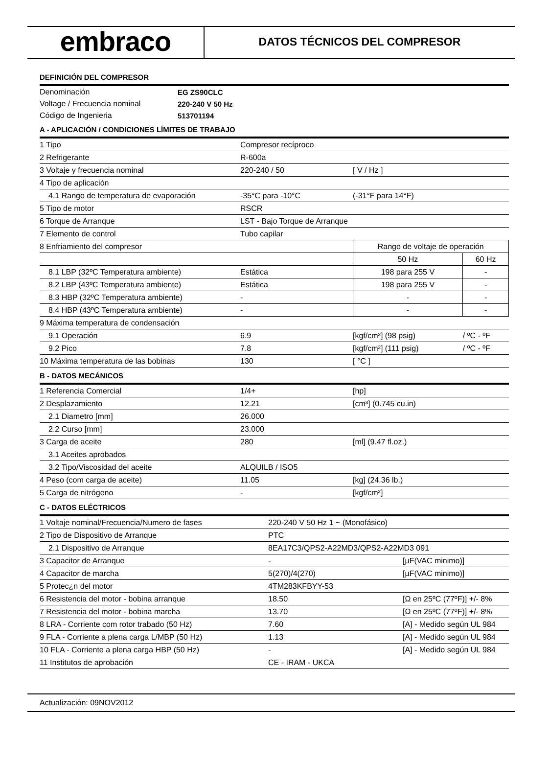embraco
DATOS TÉCNICOS DEL COMPRESOR
DEFINICIÓN DEL COMPRESOR
| Denominación | EG ZS90CLC |
| Voltage / Frecuencia nominal | 220-240 V 50 Hz |
| Código de Ingenieria | 513701194 |
A - APLICACIÓN / CONDICIONES LÍMITES DE TRABAJO
| 1 Tipo | Compresor recíproco | | |
| 2 Refrigerante | R-600a | | |
| 3 Voltaje y frecuencia nominal | 220-240 / 50 | [ V / Hz ] | |
| 4 Tipo de aplicación | | | |
| 4.1 Rango de temperatura de evaporación | -35°C para -10°C | (-31°F para 14°F) | |
| 5 Tipo de motor | RSCR | | |
| 6 Torque de Arranque | LST - Bajo Torque de Arranque | | |
| 7 Elemento de control | Tubo capilar | | |
| 8 Enfriamiento del compresor | | Rango de voltaje de operación | |
| | | 50 Hz | 60 Hz |
| 8.1 LBP (32ºC Temperatura ambiente) | Estática | 198 para 255 V | - |
| 8.2 LBP (43ºC Temperatura ambiente) | Estática | 198 para 255 V | - |
| 8.3 HBP (32ºC Temperatura ambiente) | - | - | - |
| 8.4 HBP (43ºC Temperatura ambiente) | - | - | - |
| 9 Máxima temperatura de condensación | | | |
| 9.1 Operación | 6.9 | [kgf/cm²] (98 psig) | / ºC - ºF |
| 9.2 Pico | 7.8 | [kgf/cm²] (111 psig) | / ºC - ºF |
| 10 Máxima temperatura de las bobinas | 130 | [ °C ] | |
B - DATOS MECÁNICOS
| 1 Referencia Comercial | 1/4+ | [hp] |
| 2 Desplazamiento | 12.21 | [cm³] (0.745 cu.in) |
| 2.1 Diametro [mm] | 26.000 | |
| 2.2 Curso [mm] | 23.000 | |
| 3 Carga de aceite | 280 | [ml] (9.47 fl.oz.) |
| 3.1 Aceites aprobados | | |
| 3.2 Tipo/Viscosidad del aceite | ALQUILB / ISO5 | |
| 4 Peso (com carga de aceite) | 11.05 | [kg] (24.36 lb.) |
| 5 Carga de nitrógeno | - | [kgf/cm²] |
C - DATOS ELÉCTRICOS
| 1 Voltaje nominal/Frecuencia/Numero de fases | 220-240 V 50 Hz 1 ~ (Monofásico) | |
| 2 Tipo de Dispositivo de Arranque | PTC | |
| 2.1 Dispositivo de Arranque | 8EA17C3/QPS2-A22MD3/QPS2-A22MD3 091 | |
| 3 Capacitor de Arranque | - | [µF(VAC minimo)] |
| 4 Capacitor de marcha | 5(270)/4(270) | [µF(VAC minimo)] |
| 5 Protec¿n del motor | 4TM283KFBYY-53 | |
| 6 Resistencia del motor - bobina arranque | 18.50 | [Ω en 25ºC (77ºF)] +/- 8% |
| 7 Resistencia del motor - bobina marcha | 13.70 | [Ω en 25ºC (77ºF)] +/- 8% |
| 8 LRA - Corriente com rotor trabado (50 Hz) | 7.60 | [A] - Medido según UL 984 |
| 9 FLA - Corriente a plena carga L/MBP (50 Hz) | 1.13 | [A] - Medido según UL 984 |
| 10 FLA - Corriente a plena carga HBP (50 Hz) | - | [A] - Medido según UL 984 |
| 11 Institutos de aprobación | CE - IRAM - UKCA | |
Actualización: 09NOV2012